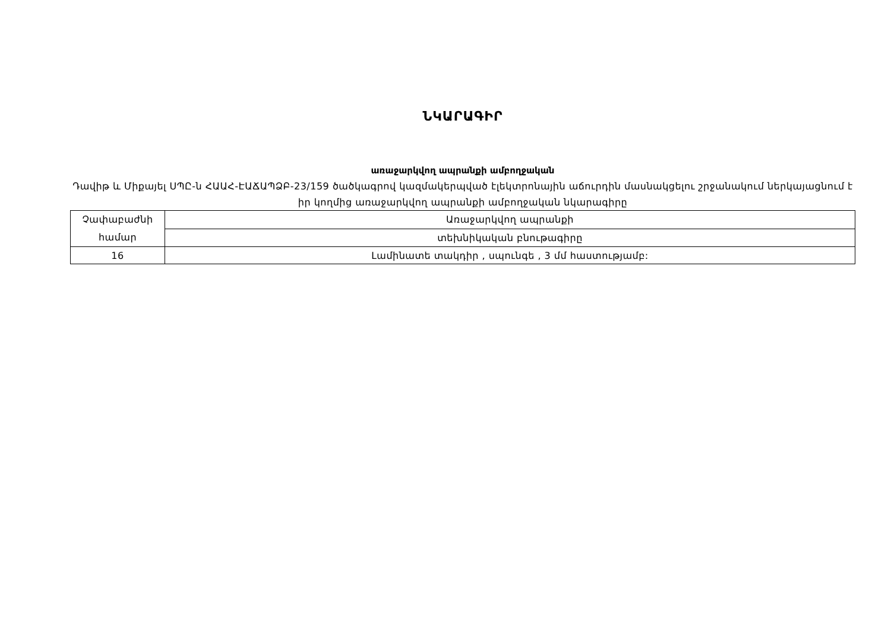ՆԿԱՐԱԳԻՐ
առաջարկվող ապրանքի ամբողջական
Դավիթ և Միքայել ՍՊԸ-ն ՀԱԱՀ-ԷԱՃԱՊՁԲ-23/159 ծածկագրով կազմակերպված էլեկտրոնային աճուրդին մասնակցելու շրջանակում ներկայացնում է իր կողմից առաջարկվող ապրանքի ամբողջական նկարագիրը
| Չափաբաժնի համար | Առաջարկվող ապրանքի |
| | տեխնիկական բնութագիրը |
| 16 | Լամինատե տակդիր , սպունգե , 3 մմ հաստությամբ: |